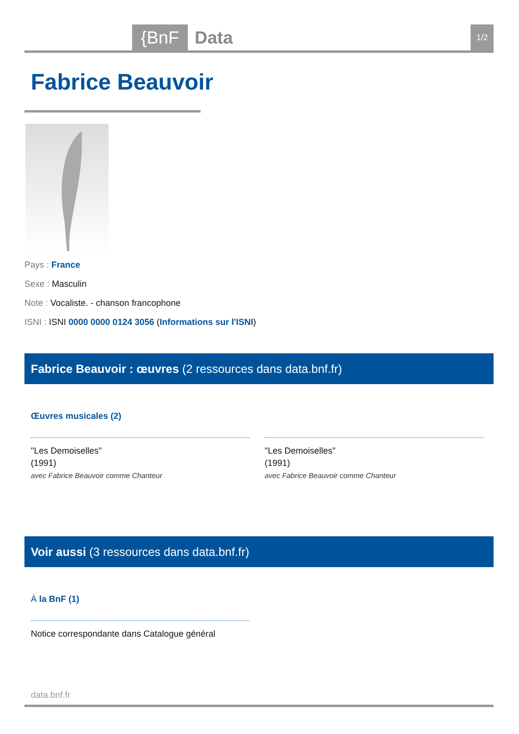{BnF Data 1/2
Fabrice Beauvoir
Pays : France
Sexe : Masculin
Note : Vocaliste. - chanson francophone
ISNI : ISNI 0000 0000 0124 3056 (Informations sur l'ISNI)
Fabrice Beauvoir : œuvres (2 ressources dans data.bnf.fr)
Œuvres musicales (2)
"Les Demoiselles"
(1991)
avec Fabrice Beauvoir comme Chanteur
"Les Demoiselles"
(1991)
avec Fabrice Beauvoir comme Chanteur
Voir aussi (3 ressources dans data.bnf.fr)
À la BnF (1)
Notice correspondante dans Catalogue général
data.bnf.fr